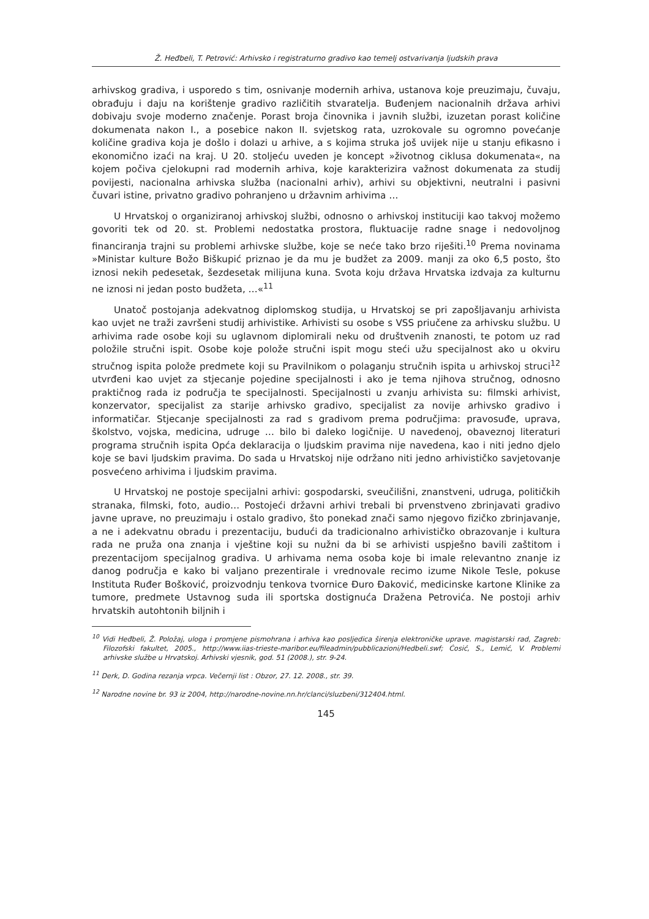Ž. Heđbeli, T. Petrović: Arhivsko i registraturno gradivo kao temelj ostvarivanja ljudskih prava
arhivskog gradiva, i usporedo s tim, osnivanje modernih arhiva, ustanova koje preuzimaju, čuvaju, obrađuju i daju na korištenje gradivo različitih stvaratelja. Buđenjem nacionalnih država arhivi dobivaju svoje moderno značenje. Porast broja činovnika i javnih službi, izuzetan porast količine dokumenata nakon I., a posebice nakon II. svjetskog rata, uzrokovale su ogromno povećanje količine gradiva koja je došlo i dolazi u arhive, a s kojima struka još uvijek nije u stanju efikasno i ekonomično izaći na kraj. U 20. stoljeću uveden je koncept »životnog ciklusa dokumenata«, na kojem počiva cjelokupni rad modernih arhiva, koje karakterizira važnost dokumenata za studij povijesti, nacionalna arhivska služba (nacionalni arhiv), arhivi su objektivni, neutralni i pasivni čuvari istine, privatno gradivo pohranjeno u državnim arhivima …
U Hrvatskoj o organiziranoj arhivskoj službi, odnosno o arhivskoj instituciji kao takvoj možemo govoriti tek od 20. st. Problemi nedostatka prostora, fluktuacije radne snage i nedovoljnog financiranja trajni su problemi arhivske službe, koje se neće tako brzo riješiti.<sup>10</sup> Prema novinama »Ministar kulture Božo Biškupić priznao je da mu je budžet za 2009. manji za oko 6,5 posto, što iznosi nekih pedesetak, šezdesetak milijuna kuna. Svota koju država Hrvatska izdvaja za kulturnu ne iznosi ni jedan posto budžeta, …«<sup>11</sup>
Unatoč postojanja adekvatnog diplomskog studija, u Hrvatskoj se pri zapošljavanju arhivista kao uvjet ne traži završeni studij arhivistike. Arhivisti su osobe s VSS priučene za arhivsku službu. U arhivima rade osobe koji su uglavnom diplomirali neku od društvenih znanosti, te potom uz rad položile stručni ispit. Osobe koje polože stručni ispit mogu steći užu specijalnost ako u okviru stručnog ispita polože predmete koji su Pravilnikom o polaganju stručnih ispita u arhivskoj struci<sup>12</sup> utvrđeni kao uvjet za stjecanje pojedine specijalnosti i ako je tema njihova stručnog, odnosno praktičnog rada iz područja te specijalnosti. Specijalnosti u zvanju arhivista su: filmski arhivist, konzervator, specijalist za starije arhivsko gradivo, specijalist za novije arhivsko gradivo i informatičar. Stjecanje specijalnosti za rad s gradivom prema područjima: pravosuđe, uprava, školstvo, vojska, medicina, udruge … bilo bi daleko logičnije. U navedenoj, obaveznoj literaturi programa stručnih ispita Opća deklaracija o ljudskim pravima nije navedena, kao i niti jedno djelo koje se bavi ljudskim pravima. Do sada u Hrvatskoj nije održano niti jedno arhivističko savjetovanje posvećeno arhivima i ljudskim pravima.
U Hrvatskoj ne postoje specijalni arhivi: gospodarski, sveučilišni, znanstveni, udruga, političkih stranaka, filmski, foto, audio… Postojeći državni arhivi trebali bi prvenstveno zbrinjavati gradivo javne uprave, no preuzimaju i ostalo gradivo, što ponekad znači samo njegovo fizičko zbrinjavanje, a ne i adekvatnu obradu i prezentaciju, budući da tradicionalno arhivističko obrazovanje i kultura rada ne pruža ona znanja i vještine koji su nužni da bi se arhivisti uspješno bavili zaštitom i prezentacijom specijalnog gradiva. U arhivama nema osoba koje bi imale relevantno znanje iz danog područja e kako bi valjano prezentirale i vrednovale recimo izume Nikole Tesle, pokuse Instituta Ruđer Bošković, proizvodnju tenkova tvornice Đuro Đaković, medicinske kartone Klinike za tumore, predmete Ustavnog suda ili sportska dostignuća Dražena Petrovića. Ne postoji arhiv hrvatskih autohtonih biljnih i
<sup>10</sup> Vidi Heđbeli, Ž. Položaj, uloga i promjene pismohrana i arhiva kao posljedica širenja elektroničke uprave. magistarski rad, Zagreb: Filozofski fakultet, 2005., http://www.iias-trieste-maribor.eu/fileadmin/pubblicazioni/Hedbeli.swf; Ćosić, S., Lemić, V. Problemi arhivske službe u Hrvatskoj. Arhivski vjesnik, god. 51 (2008.), str. 9-24.
<sup>11</sup> Derk, D. Godina rezanja vrpca. Večernji list : Obzor, 27. 12. 2008., str. 39.
<sup>12</sup> Narodne novine br. 93 iz 2004, http://narodne-novine.nn.hr/clanci/sluzbeni/312404.html.
145